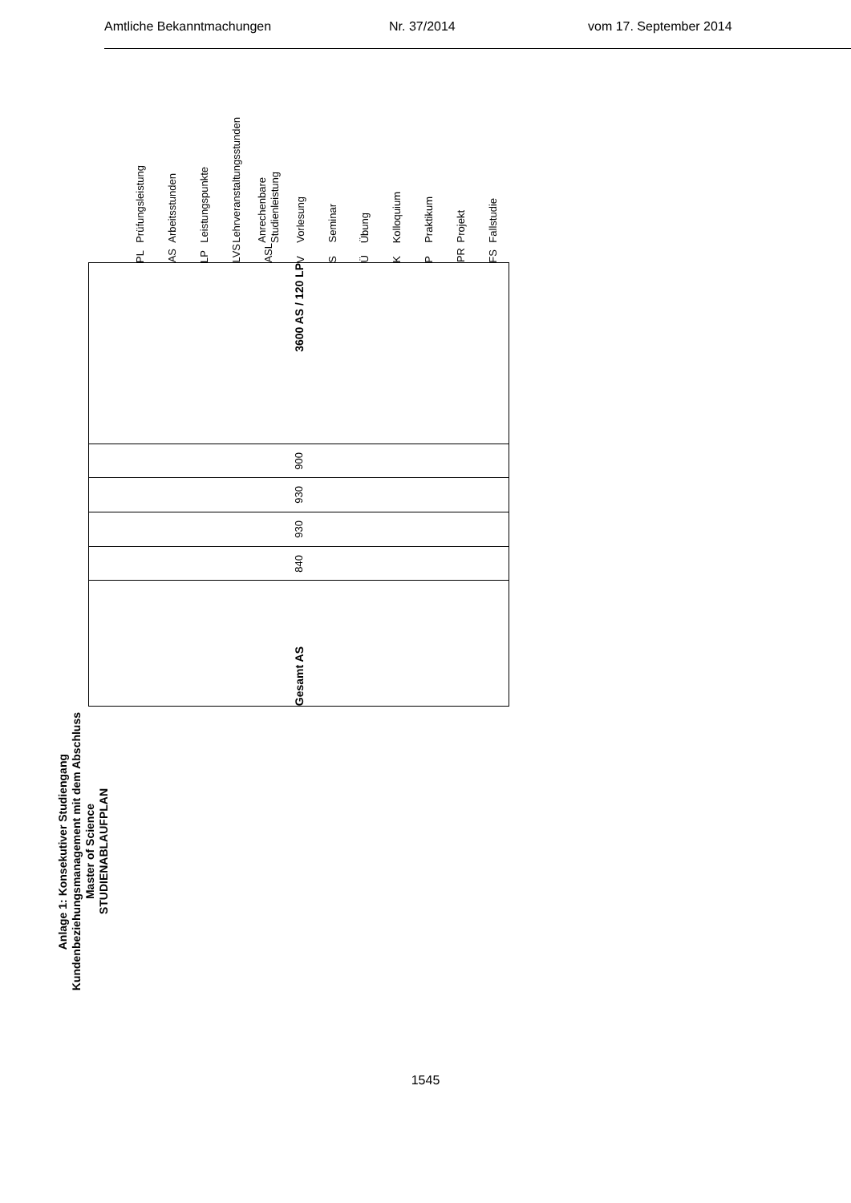Amtliche Bekanntmachungen Nr. 37/2014 vom 17. September 2014
Anlage 1: Konsekutiver Studiengang Kundenbeziehungsmanagement mit dem Abschluss Master of Science
STUDIENABLAUFPLAN
| Gesamt AS | 840 | 930 | 930 | 900 | 3600 AS / 120 LP |
| PL | Prüfungsleistung |
| AS | Arbeitsstunden |
| LP | Leistungspunkte |
| LVS | Lehrveranstaltungsstunden |
| ASL | Anrechenbare Studienleistung |
| V | Vorlesung |
| S | Seminar |
| Ü | Übung |
| K | Kolloquium |
| P | Praktikum |
| PR | Projekt |
| FS | Fallstudie |
1545